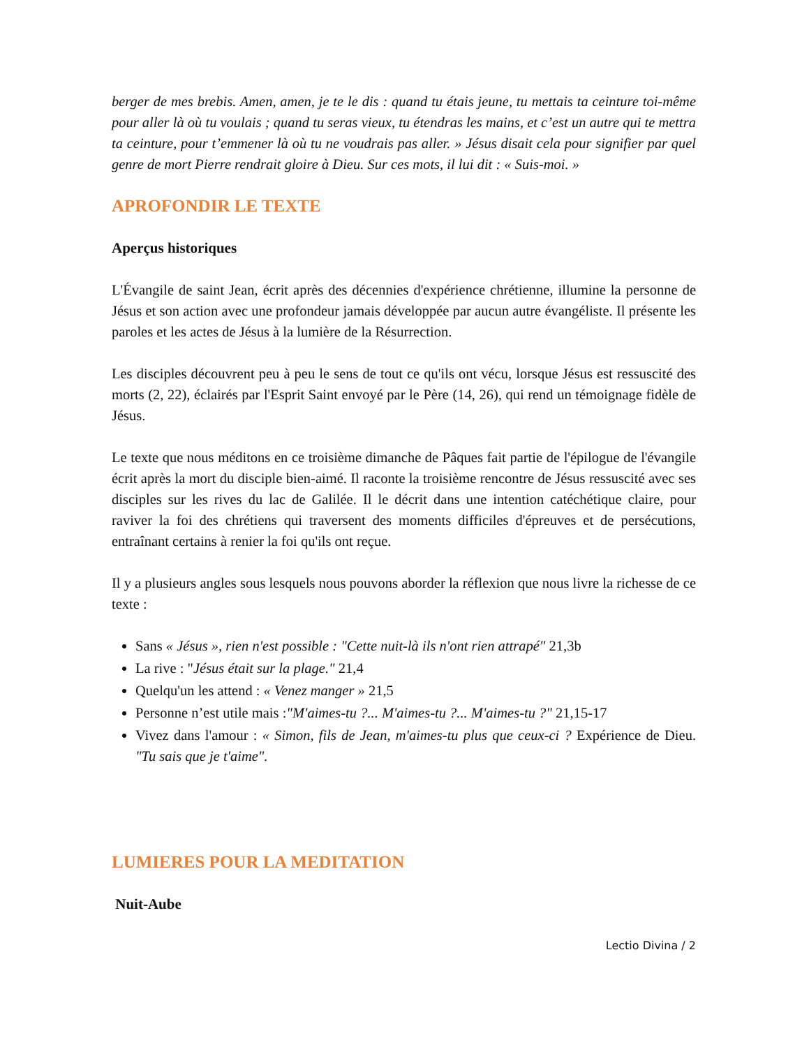berger de mes brebis. Amen, amen, je te le dis : quand tu étais jeune, tu mettais ta ceinture toi-même pour aller là où tu voulais ; quand tu seras vieux, tu étendras les mains, et c’est un autre qui te mettra ta ceinture, pour t’emmener là où tu ne voudrais pas aller. » Jésus disait cela pour signifier par quel genre de mort Pierre rendrait gloire à Dieu. Sur ces mots, il lui dit : « Suis-moi. »
APROFONDIR LE TEXTE
Aperçus historiques
L'Évangile de saint Jean, écrit après des décennies d'expérience chrétienne, illumine la personne de Jésus et son action avec une profondeur jamais développée par aucun autre évangéliste. Il présente les paroles et les actes de Jésus à la lumière de la Résurrection.
Les disciples découvrent peu à peu le sens de tout ce qu'ils ont vécu, lorsque Jésus est ressuscité des morts (2, 22), éclairés par l'Esprit Saint envoyé par le Père (14, 26), qui rend un témoignage fidèle de Jésus.
Le texte que nous méditons en ce troisième dimanche de Pâques fait partie de l'épilogue de l'évangile écrit après la mort du disciple bien-aimé. Il raconte la troisième rencontre de Jésus ressuscité avec ses disciples sur les rives du lac de Galilée. Il le décrit dans une intention catéchétique claire, pour raviver la foi des chrétiens qui traversent des moments difficiles d'épreuves et de persécutions, entraînant certains à renier la foi qu'ils ont reçue.
Il y a plusieurs angles sous lesquels nous pouvons aborder la réflexion que nous livre la richesse de ce texte :
Sans « Jésus », rien n'est possible : "Cette nuit-là ils n'ont rien attrapé" 21,3b
La rive : "Jésus était sur la plage." 21,4
Quelqu'un les attend : « Venez manger » 21,5
Personne n’est utile mais :"M'aimes-tu ?... M'aimes-tu ?... M'aimes-tu ?" 21,15-17
Vivez dans l'amour : « Simon, fils de Jean, m'aimes-tu plus que ceux-ci ? Expérience de Dieu. "Tu sais que je t'aime".
LUMIERES POUR LA MEDITATION
Nuit-Aube
Lectio Divina / 2